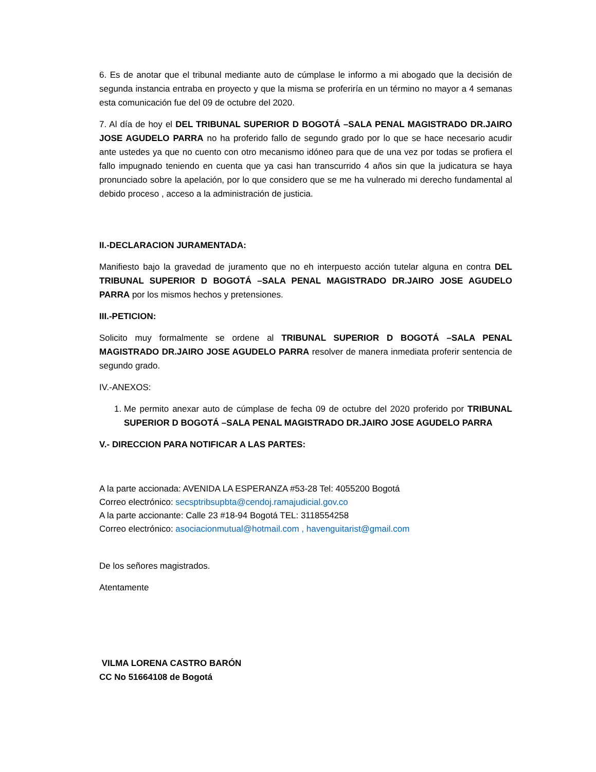6. Es de anotar que el tribunal mediante auto de cúmplase le informo a mi abogado que la decisión de segunda instancia entraba en proyecto y que la misma se proferiría en un término no mayor a 4 semanas esta comunicación fue del 09 de octubre del 2020.
7. Al día de hoy el DEL TRIBUNAL SUPERIOR D BOGOTÁ –SALA PENAL MAGISTRADO DR.JAIRO JOSE AGUDELO PARRA no ha proferido fallo de segundo grado por lo que se hace necesario acudir ante ustedes ya que no cuento con otro mecanismo idóneo para que de una vez por todas se profiera el fallo impugnado teniendo en cuenta que ya casi han transcurrido 4 años sin que la judicatura se haya pronunciado sobre la apelación, por lo que considero que se me ha vulnerado mi derecho fundamental al debido proceso , acceso a la administración de justicia.
II.-DECLARACION JURAMENTADA:
Manifiesto bajo la gravedad de juramento que no eh interpuesto acción tutelar alguna en contra DEL TRIBUNAL SUPERIOR D BOGOTÁ –SALA PENAL MAGISTRADO DR.JAIRO JOSE AGUDELO PARRA por los mismos hechos y pretensiones.
III.-PETICION:
Solicito muy formalmente se ordene al TRIBUNAL SUPERIOR D BOGOTÁ –SALA PENAL MAGISTRADO DR.JAIRO JOSE AGUDELO PARRA resolver de manera inmediata proferir sentencia de segundo grado.
IV.-ANEXOS:
1. Me permito anexar auto de cúmplase de fecha 09 de octubre del 2020 proferido por TRIBUNAL SUPERIOR D BOGOTÁ –SALA PENAL MAGISTRADO DR.JAIRO JOSE AGUDELO PARRA
V.- DIRECCION PARA NOTIFICAR A LAS PARTES:
A la parte accionada: AVENIDA LA ESPERANZA #53-28 Tel: 4055200 Bogotá
Correo electrónico: secsptribsupbta@cendoj.ramajudicial.gov.co
A la parte accionante: Calle 23 #18-94 Bogotá TEL: 3118554258
Correo electrónico: asociacionmutual@hotmail.com , havenguitarist@gmail.com
De los señores magistrados.
Atentamente
VILMA LORENA CASTRO BARÓN
CC No 51664108 de Bogotá